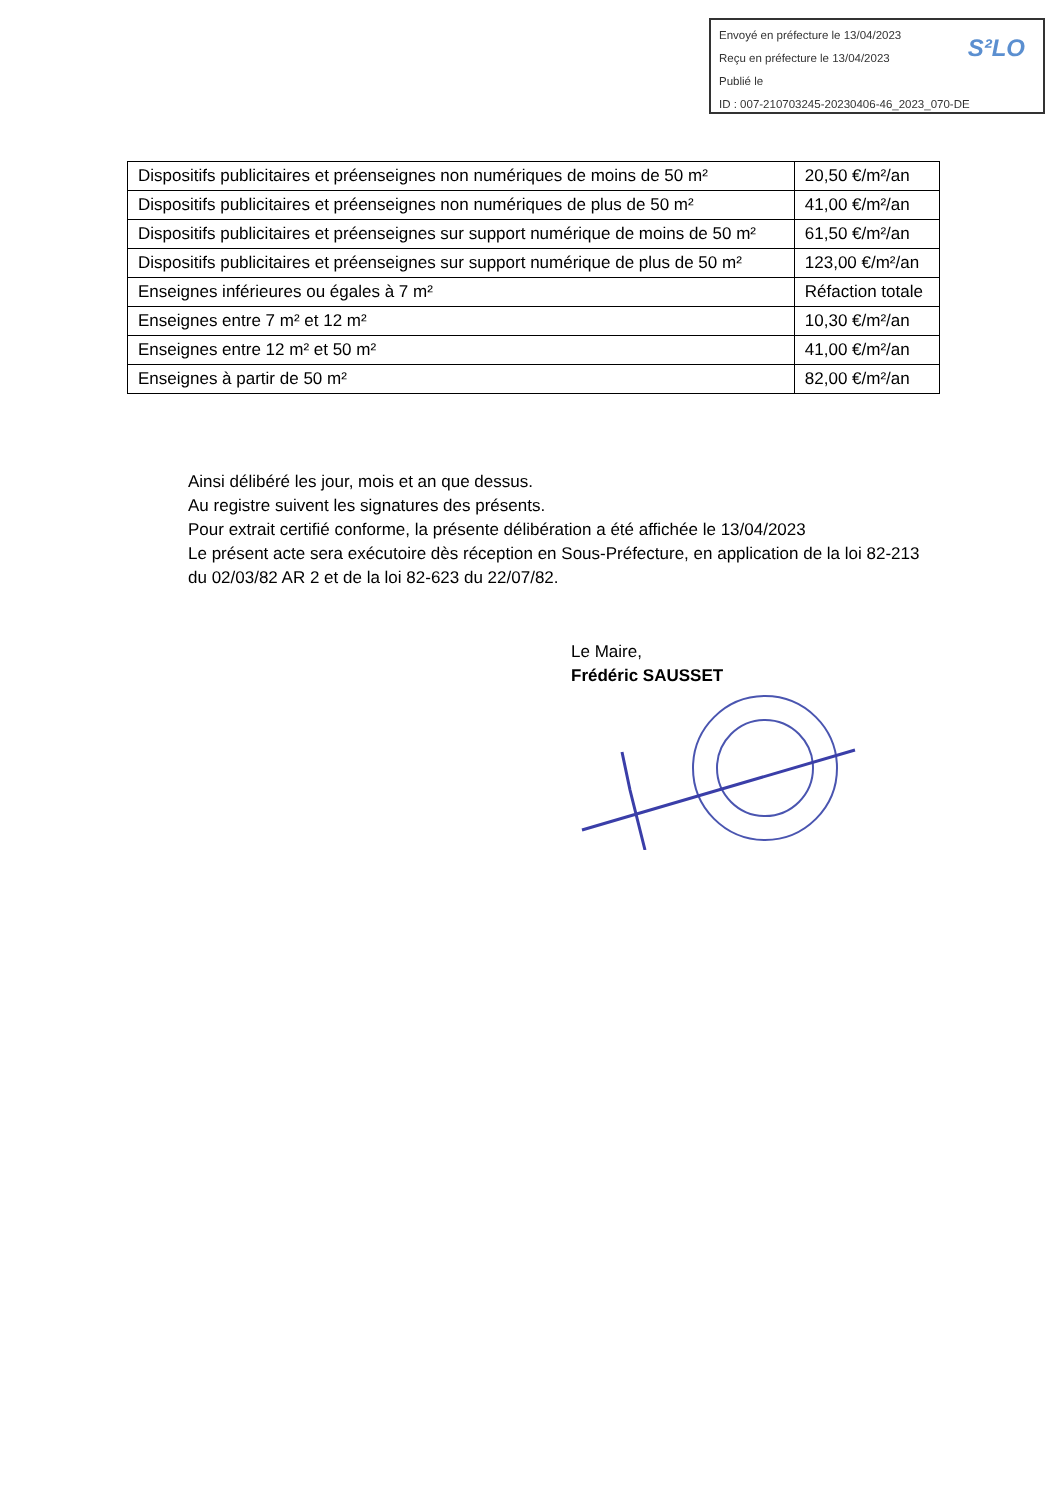Envoyé en préfecture le 13/04/2023
Reçu en préfecture le 13/04/2023
Publié le
ID : 007-210703245-20230406-46_2023_070-DE
S²LO
| Dispositifs publicitaires et préenseignes non numériques de moins de 50 m² | 20,50 €/m²/an |
| Dispositifs publicitaires et préenseignes non numériques de plus de 50 m² | 41,00 €/m²/an |
| Dispositifs publicitaires et préenseignes sur support numérique de moins de 50 m² | 61,50 €/m²/an |
| Dispositifs publicitaires et préenseignes sur support numérique de plus de 50 m² | 123,00 €/m²/an |
| Enseignes inférieures ou égales à 7 m² | Réfaction totale |
| Enseignes entre 7 m² et 12 m² | 10,30 €/m²/an |
| Enseignes entre 12 m² et 50 m² | 41,00 €/m²/an |
| Enseignes à partir de 50 m² | 82,00 €/m²/an |
Ainsi délibéré les jour, mois et an que dessus.
Au registre suivent les signatures des présents.
Pour extrait certifié conforme, la présente délibération a été affichée le 13/04/2023
Le présent acte sera exécutoire dès réception en Sous-Préfecture, en application de la loi 82-213 du 02/03/82 AR 2 et de la loi 82-623 du 22/07/82.
Le Maire,
Frédéric SAUSSET